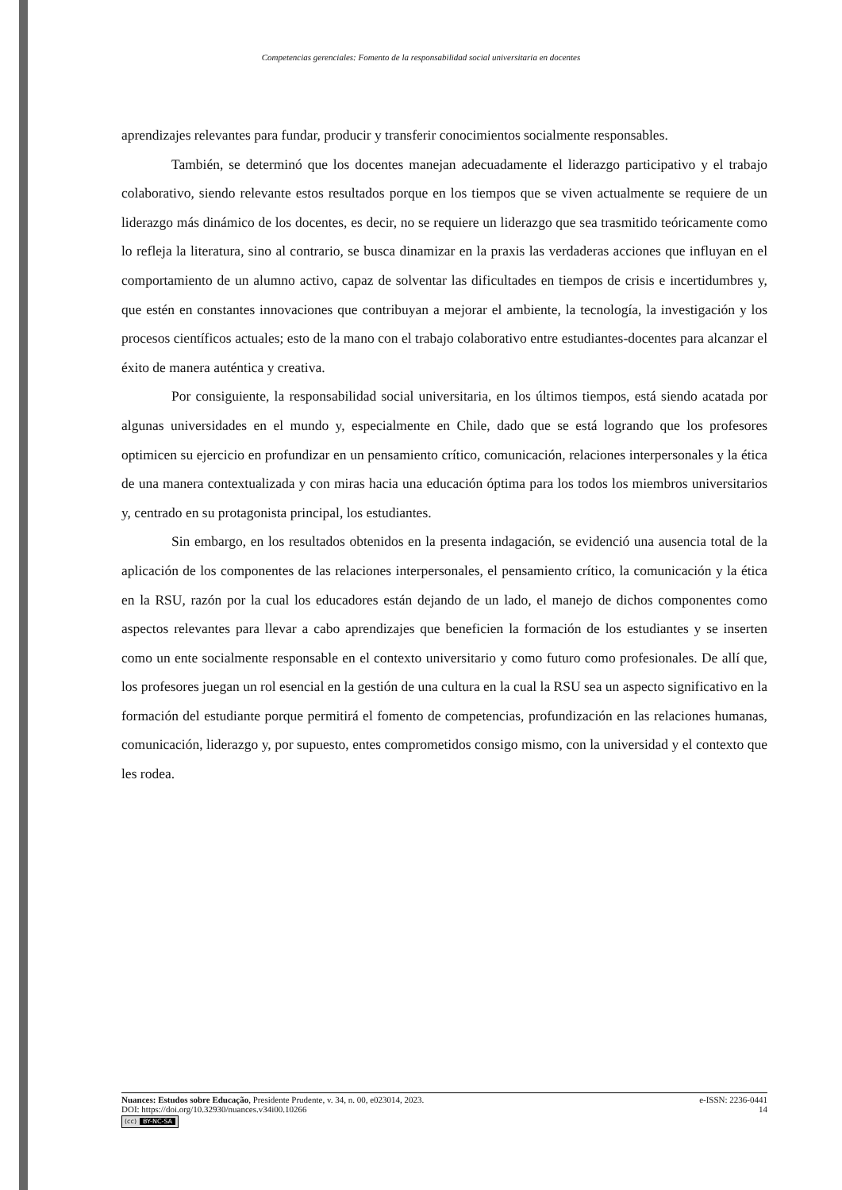Competencias gerenciales: Fomento de la responsabilidad social universitaria en docentes
aprendizajes relevantes para fundar, producir y transferir conocimientos socialmente responsables.
También, se determinó que los docentes manejan adecuadamente el liderazgo participativo y el trabajo colaborativo, siendo relevante estos resultados porque en los tiempos que se viven actualmente se requiere de un liderazgo más dinámico de los docentes, es decir, no se requiere un liderazgo que sea trasmitido teóricamente como lo refleja la literatura, sino al contrario, se busca dinamizar en la praxis las verdaderas acciones que influyan en el comportamiento de un alumno activo, capaz de solventar las dificultades en tiempos de crisis e incertidumbres y, que estén en constantes innovaciones que contribuyan a mejorar el ambiente, la tecnología, la investigación y los procesos científicos actuales; esto de la mano con el trabajo colaborativo entre estudiantes-docentes para alcanzar el éxito de manera auténtica y creativa.
Por consiguiente, la responsabilidad social universitaria, en los últimos tiempos, está siendo acatada por algunas universidades en el mundo y, especialmente en Chile, dado que se está logrando que los profesores optimicen su ejercicio en profundizar en un pensamiento crítico, comunicación, relaciones interpersonales y la ética de una manera contextualizada y con miras hacia una educación óptima para los todos los miembros universitarios y, centrado en su protagonista principal, los estudiantes.
Sin embargo, en los resultados obtenidos en la presenta indagación, se evidenció una ausencia total de la aplicación de los componentes de las relaciones interpersonales, el pensamiento crítico, la comunicación y la ética en la RSU, razón por la cual los educadores están dejando de un lado, el manejo de dichos componentes como aspectos relevantes para llevar a cabo aprendizajes que beneficien la formación de los estudiantes y se inserten como un ente socialmente responsable en el contexto universitario y como futuro como profesionales. De allí que, los profesores juegan un rol esencial en la gestión de una cultura en la cual la RSU sea un aspecto significativo en la formación del estudiante porque permitirá el fomento de competencias, profundización en las relaciones humanas, comunicación, liderazgo y, por supuesto, entes comprometidos consigo mismo, con la universidad y el contexto que les rodea.
Nuances: Estudos sobre Educação, Presidente Prudente, v. 34, n. 00, e023014, 2023.
e-ISSN: 2236-0441
DOI: https://doi.org/10.32930/nuances.v34i00.10266
14
(cc) BY-NC-SA